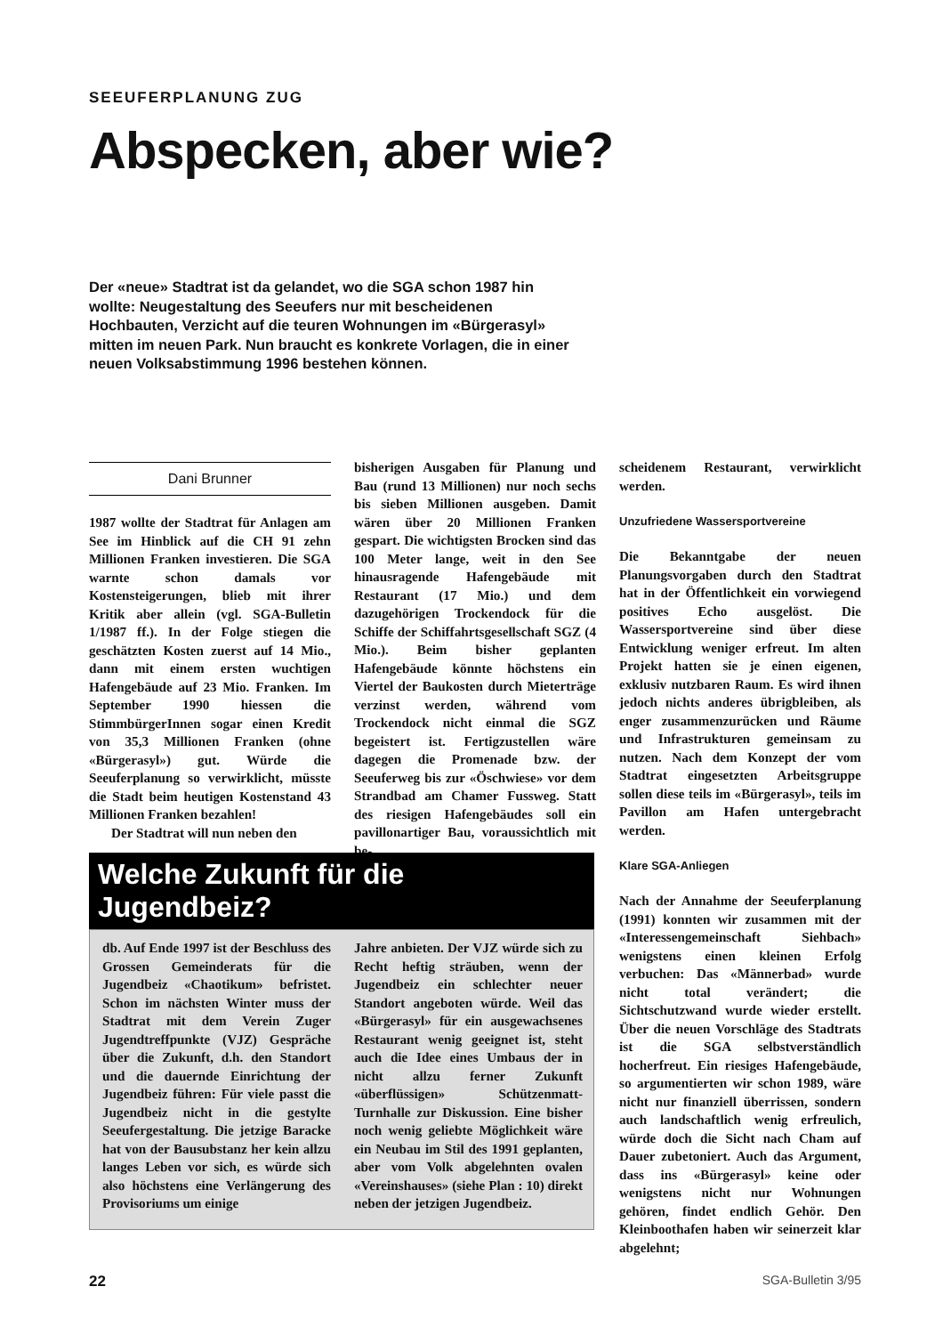SEEUFERPLANUNG ZUG
Abspecken, aber wie?
Der «neue» Stadtrat ist da gelandet, wo die SGA schon 1987 hin wollte: Neugestaltung des Seeufers nur mit bescheidenen Hochbauten, Verzicht auf die teuren Wohnungen im «Bürgerasyl» mitten im neuen Park. Nun braucht es konkrete Vorlagen, die in einer neuen Volksabstimmung 1996 bestehen können.
Dani Brunner
1987 wollte der Stadtrat für Anlagen am See im Hinblick auf die CH 91 zehn Millionen Franken investieren. Die SGA warnte schon damals vor Kostensteigerungen, blieb mit ihrer Kritik aber allein (vgl. SGA-Bulletin 1/1987 ff.). In der Folge stiegen die geschätzten Kosten zuerst auf 14 Mio., dann mit einem ersten wuchtigen Hafengebäude auf 23 Mio. Franken. Im September 1990 hiessen die StimmbürgerInnen sogar einen Kredit von 35,3 Millionen Franken (ohne «Bürgerasyl») gut. Würde die Seeuferplanung so verwirklicht, müsste die Stadt beim heutigen Kostenstand 43 Millionen Franken bezahlen!
Der Stadtrat will nun neben den
bisherigen Ausgaben für Planung und Bau (rund 13 Millionen) nur noch sechs bis sieben Millionen ausgeben. Damit wären über 20 Millionen Franken gespart. Die wichtigsten Brocken sind das 100 Meter lange, weit in den See hinausragende Hafengebäude mit Restaurant (17 Mio.) und dem dazugehörigen Trockendock für die Schiffe der Schiffahrtsgesellschaft SGZ (4 Mio.). Beim bisher geplanten Hafengebäude könnte höchstens ein Viertel der Baukosten durch Mieterträge verzinst werden, während vom Trockendock nicht einmal die SGZ begeistert ist. Fertigzustellen wäre dagegen die Promenade bzw. der Seeuferweg bis zur «Öschwiese» vor dem Strandbad am Chamer Fussweg. Statt des riesigen Hafengebäudes soll ein pavillonartiger Bau, voraussichtlich mit be-
scheidenem Restaurant, verwirklicht werden.
Unzufriedene Wassersportvereine
Die Bekanntgabe der neuen Planungsvorgaben durch den Stadtrat hat in der Öffentlichkeit ein vorwiegend positives Echo ausgelöst. Die Wassersportvereine sind über diese Entwicklung weniger erfreut. Im alten Projekt hatten sie je einen eigenen, exklusiv nutzbaren Raum. Es wird ihnen jedoch nichts anderes übrigbleiben, als enger zusammenzurücken und Räume und Infrastrukturen gemeinsam zu nutzen. Nach dem Konzept der vom Stadtrat eingesetzten Arbeitsgruppe sollen diese teils im «Bürgerasyl», teils im Pavillon am Hafen untergebracht werden.
Klare SGA-Anliegen
Nach der Annahme der Seeuferplanung (1991) konnten wir zusammen mit der «Interessengemeinschaft Siehbach» wenigstens einen kleinen Erfolg verbuchen: Das «Männerbad» wurde nicht total verändert; die Sichtschutzwand wurde wieder erstellt. Über die neuen Vorschläge des Stadtrats ist die SGA selbstverständlich hocherfreut. Ein riesiges Hafengebäude, so argumentierten wir schon 1989, wäre nicht nur finanziell überrissen, sondern auch landschaftlich wenig erfreulich, würde doch die Sicht nach Cham auf Dauer zubetoniert. Auch das Argument, dass ins «Bürgerasyl» keine oder wenigstens nicht nur Wohnungen gehören, findet endlich Gehör. Den Kleinboothafen haben wir seinerzeit klar abgelehnt;
Welche Zukunft für die Jugendbeiz?
db. Auf Ende 1997 ist der Beschluss des Grossen Gemeinderats für die Jugendbeiz «Chaotikum» befristet. Schon im nächsten Winter muss der Stadtrat mit dem Verein Zuger Jugendtreffpunkte (VJZ) Gespräche über die Zukunft, d.h. den Standort und die dauernde Einrichtung der Jugendbeiz führen: Für viele passt die Jugendbeiz nicht in die gestylte Seeufergestaltung. Die jetzige Baracke hat von der Bausubstanz her kein allzu langes Leben vor sich, es würde sich also höchstens eine Verlängerung des Provisoriums um einige
Jahre anbieten. Der VJZ würde sich zu Recht heftig sträuben, wenn der Jugendbeiz ein schlechter neuer Standort angeboten würde. Weil das «Bürgerasyl» für ein ausgewachsenes Restaurant wenig geeignet ist, steht auch die Idee eines Umbaus der in nicht allzu ferner Zukunft «überflüssigen» Schützenmatt-Turnhalle zur Diskussion. Eine bisher noch wenig geliebte Möglichkeit wäre ein Neubau im Stil des 1991 geplanten, aber vom Volk abgelehnten ovalen «Vereinshauses» (siehe Plan : 10) direkt neben der jetzigen Jugendbeiz.
22 SGA-Bulletin 3/95